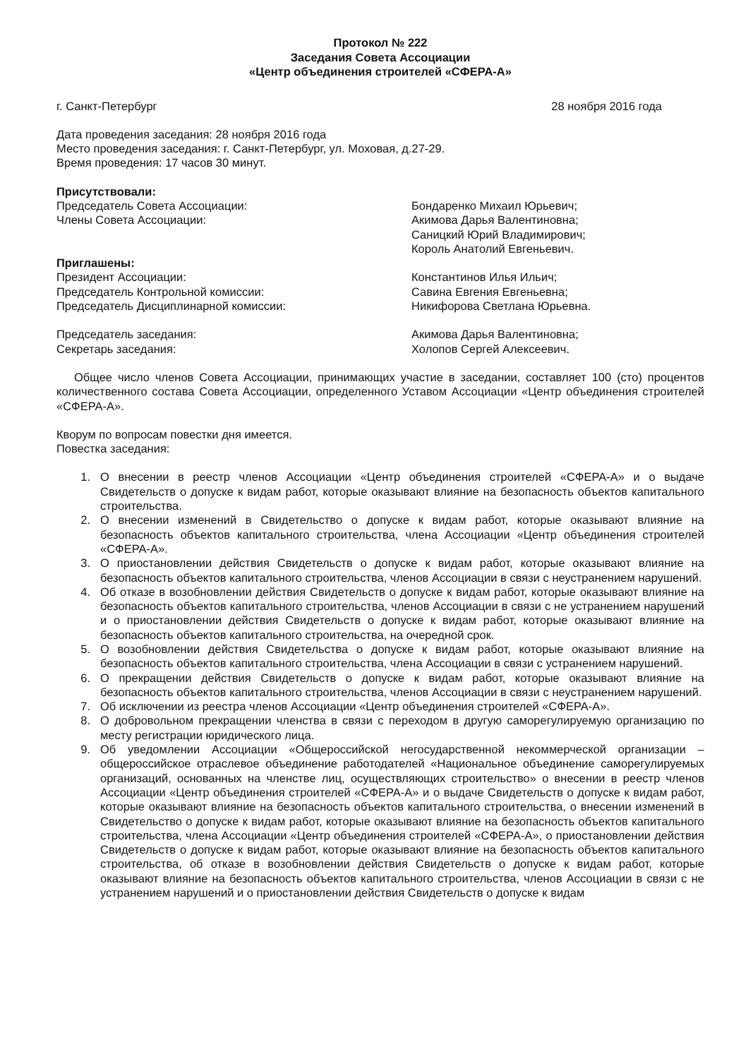Протокол № 222
Заседания Совета Ассоциации
«Центр объединения строителей «СФЕРА-А»
г. Санкт-Петербург 28 ноября 2016 года
Дата проведения заседания: 28 ноября 2016 года
Место проведения заседания: г. Санкт-Петербург, ул. Моховая, д.27-29.
Время проведения: 17 часов 30 минут.
Присутствовали:
Председатель Совета Ассоциации:
Члены Совета Ассоциации:
Бондаренко Михаил Юрьевич;
Акимова Дарья Валентиновна;
Саницкий Юрий Владимирович;
Король Анатолий Евгеньевич.
Приглашены:
Президент Ассоциации:
Председатель Контрольной комиссии:
Председатель Дисциплинарной комиссии:
Константинов Илья Ильич;
Савина Евгения Евгеньевна;
Никифорова Светлана Юрьевна.
Председатель заседания:
Секретарь заседания:
Акимова Дарья Валентиновна;
Холопов Сергей Алексеевич.
Общее число членов Совета Ассоциации, принимающих участие в заседании, составляет 100 (сто) процентов количественного состава Совета Ассоциации, определенного Уставом Ассоциации «Центр объединения строителей «СФЕРА-А».
Кворум по вопросам повестки дня имеется.
Повестка заседания:
1. О внесении в реестр членов Ассоциации «Центр объединения строителей «СФЕРА-А» и о выдаче Свидетельств о допуске к видам работ, которые оказывают влияние на безопасность объектов капитального строительства.
2. О внесении изменений в Свидетельство о допуске к видам работ, которые оказывают влияние на безопасность объектов капитального строительства, члена Ассоциации «Центр объединения строителей «СФЕРА-А».
3. О приостановлении действия Свидетельств о допуске к видам работ, которые оказывают влияние на безопасность объектов капитального строительства, членов Ассоциации в связи с неустранением нарушений.
4. Об отказе в возобновлении действия Свидетельств о допуске к видам работ, которые оказывают влияние на безопасность объектов капитального строительства, членов Ассоциации в связи с не устранением нарушений и о приостановлении действия Свидетельств о допуске к видам работ, которые оказывают влияние на безопасность объектов капитального строительства, на очередной срок.
5. О возобновлении действия Свидетельства о допуске к видам работ, которые оказывают влияние на безопасность объектов капитального строительства, члена Ассоциации в связи с устранением нарушений.
6. О прекращении действия Свидетельств о допуске к видам работ, которые оказывают влияние на безопасность объектов капитального строительства, членов Ассоциации в связи с неустранением нарушений.
7. Об исключении из реестра членов Ассоциации «Центр объединения строителей «СФЕРА-А».
8. О добровольном прекращении членства в связи с переходом в другую саморегулируемую организацию по месту регистрации юридического лица.
9. Об уведомлении Ассоциации «Общероссийской негосударственной некоммерческой организации – общероссийское отраслевое объединение работодателей «Национальное объединение саморегулируемых организаций, основанных на членстве лиц, осуществляющих строительство» о внесении в реестр членов Ассоциации «Центр объединения строителей «СФЕРА-А» и о выдаче Свидетельств о допуске к видам работ, которые оказывают влияние на безопасность объектов капитального строительства, о внесении изменений в Свидетельство о допуске к видам работ, которые оказывают влияние на безопасность объектов капитального строительства, члена Ассоциации «Центр объединения строителей «СФЕРА-А», о приостановлении действия Свидетельств о допуске к видам работ, которые оказывают влияние на безопасность объектов капитального строительства, об отказе в возобновлении действия Свидетельств о допуске к видам работ, которые оказывают влияние на безопасность объектов капитального строительства, членов Ассоциации в связи с не устранением нарушений и о приостановлении действия Свидетельств о допуске к видам